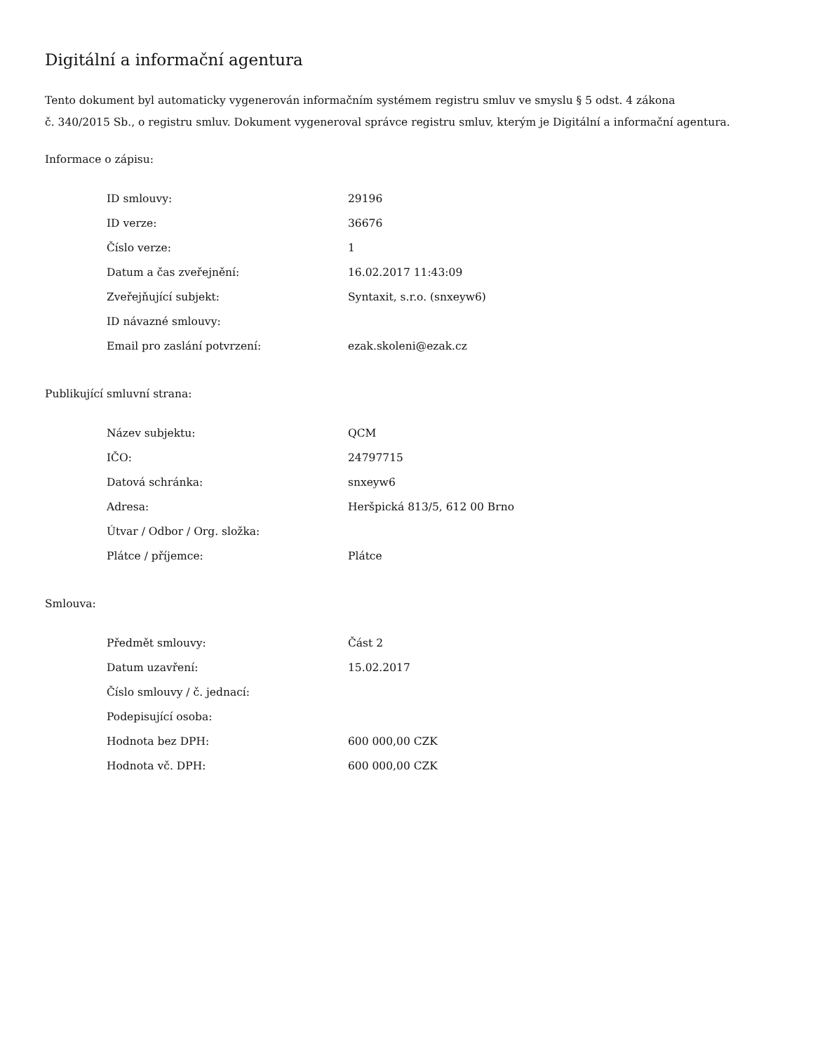Digitální a informační agentura
Tento dokument byl automaticky vygenerován informačním systémem registru smluv ve smyslu § 5 odst. 4 zákona
č. 340/2015 Sb., o registru smluv. Dokument vygeneroval správce registru smluv, kterým je Digitální a informační agentura.
Informace o zápisu:
| ID smlouvy: | 29196 |
| ID verze: | 36676 |
| Číslo verze: | 1 |
| Datum a čas zveřejnění: | 16.02.2017 11:43:09 |
| Zveřejňující subjekt: | Syntaxit, s.r.o. (snxeyw6) |
| ID návazné smlouvy: | |
| Email pro zaslání potvrzení: | ezak.skoleni@ezak.cz |
Publikující smluvní strana:
| Název subjektu: | QCM |
| IČO: | 24797715 |
| Datová schránka: | snxeyw6 |
| Adresa: | Heršpická 813/5, 612 00 Brno |
| Útvar / Odbor / Org. složka: | |
| Plátce / příjemce: | Plátce |
Smlouva:
| Předmět smlouvy: | Část 2 |
| Datum uzavření: | 15.02.2017 |
| Číslo smlouvy / č. jednací: | |
| Podepisující osoba: | |
| Hodnota bez DPH: | 600 000,00 CZK |
| Hodnota vč. DPH: | 600 000,00 CZK |